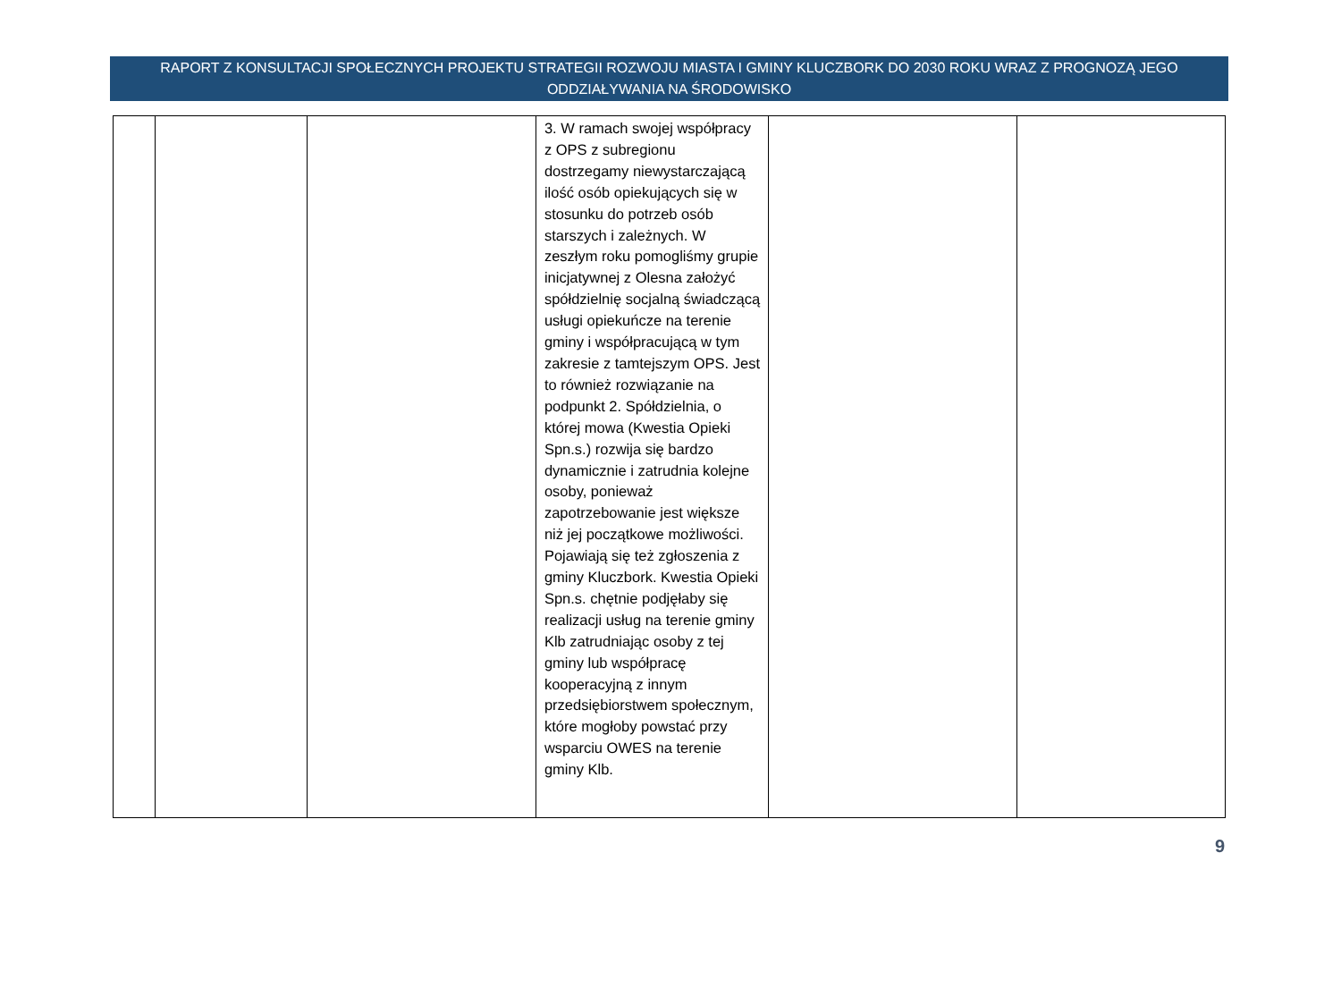RAPORT Z KONSULTACJI SPOŁECZNYCH PROJEKTU STRATEGII ROZWOJU MIASTA I GMINY KLUCZBORK DO 2030 ROKU WRAZ Z PROGNOZĄ JEGO
ODDZIAŁYWANIA NA ŚRODOWISKO
| | | | 3. W ramach swojej współpracy z OPS z subregionu dostrzegamy niewystarczającą ilość osób opiekujących się w stosunku do potrzeb osób starszych i zależnych. W zeszłym roku pomogliśmy grupie inicjatywnej z Olesna założyć spółdzielnię socjalną świadczącą usługi opiekuńcze na terenie gminy i współpracującą w tym zakresie z tamtejszym OPS. Jest to również rozwiązanie na podpunkt 2. Spółdzielnia, o której mowa (Kwestia Opieki Spn.s.) rozwija się bardzo dynamicznie i zatrudnia kolejne osoby, ponieważ zapotrzebowanie jest większe niż jej początkowe możliwości. Pojawiają się też zgłoszenia z gminy Kluczbork. Kwestia Opieki Spn.s. chętnie podjęłaby się realizacji usług na terenie gminy Klb zatrudniając osoby z tej gminy lub współpracę kooperacyjną z innym przedsiębiorstwem społecznym, które mogłoby powstać przy wsparciu OWES na terenie gminy Klb. | | |
9